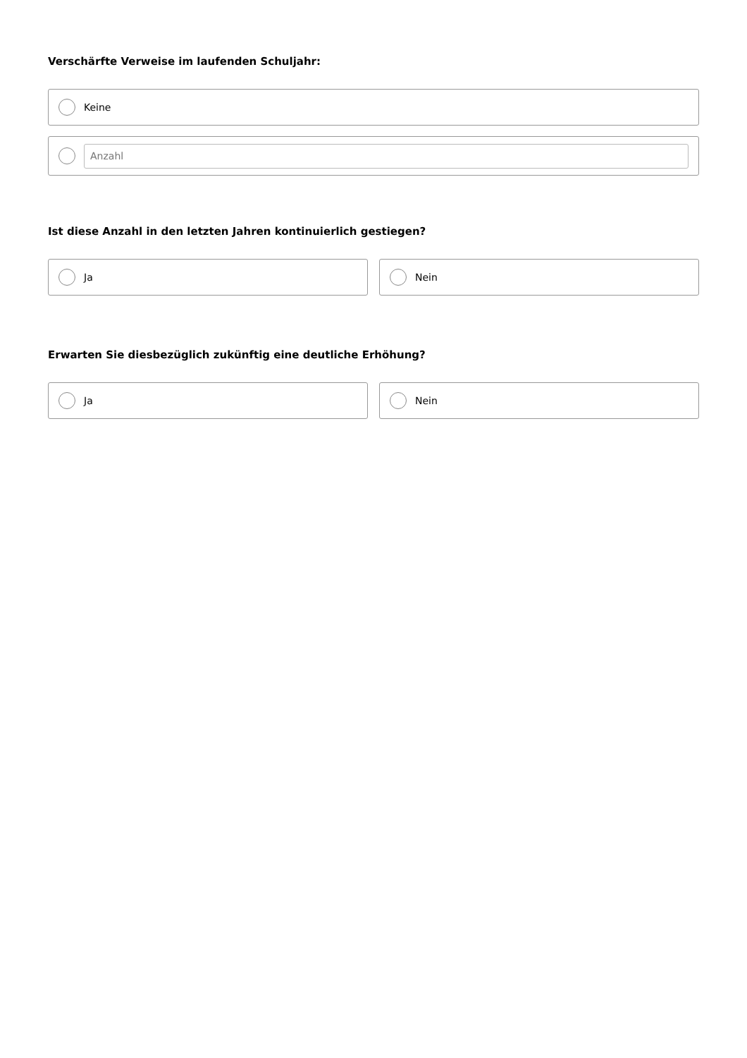Verschärfte Verweise im laufenden Schuljahr:
Keine
Anzahl
Ist diese Anzahl in den letzten Jahren kontinuierlich gestiegen?
Ja Nein
Erwarten Sie diesbezüglich zukünftig eine deutliche Erhöhung?
Ja Nein